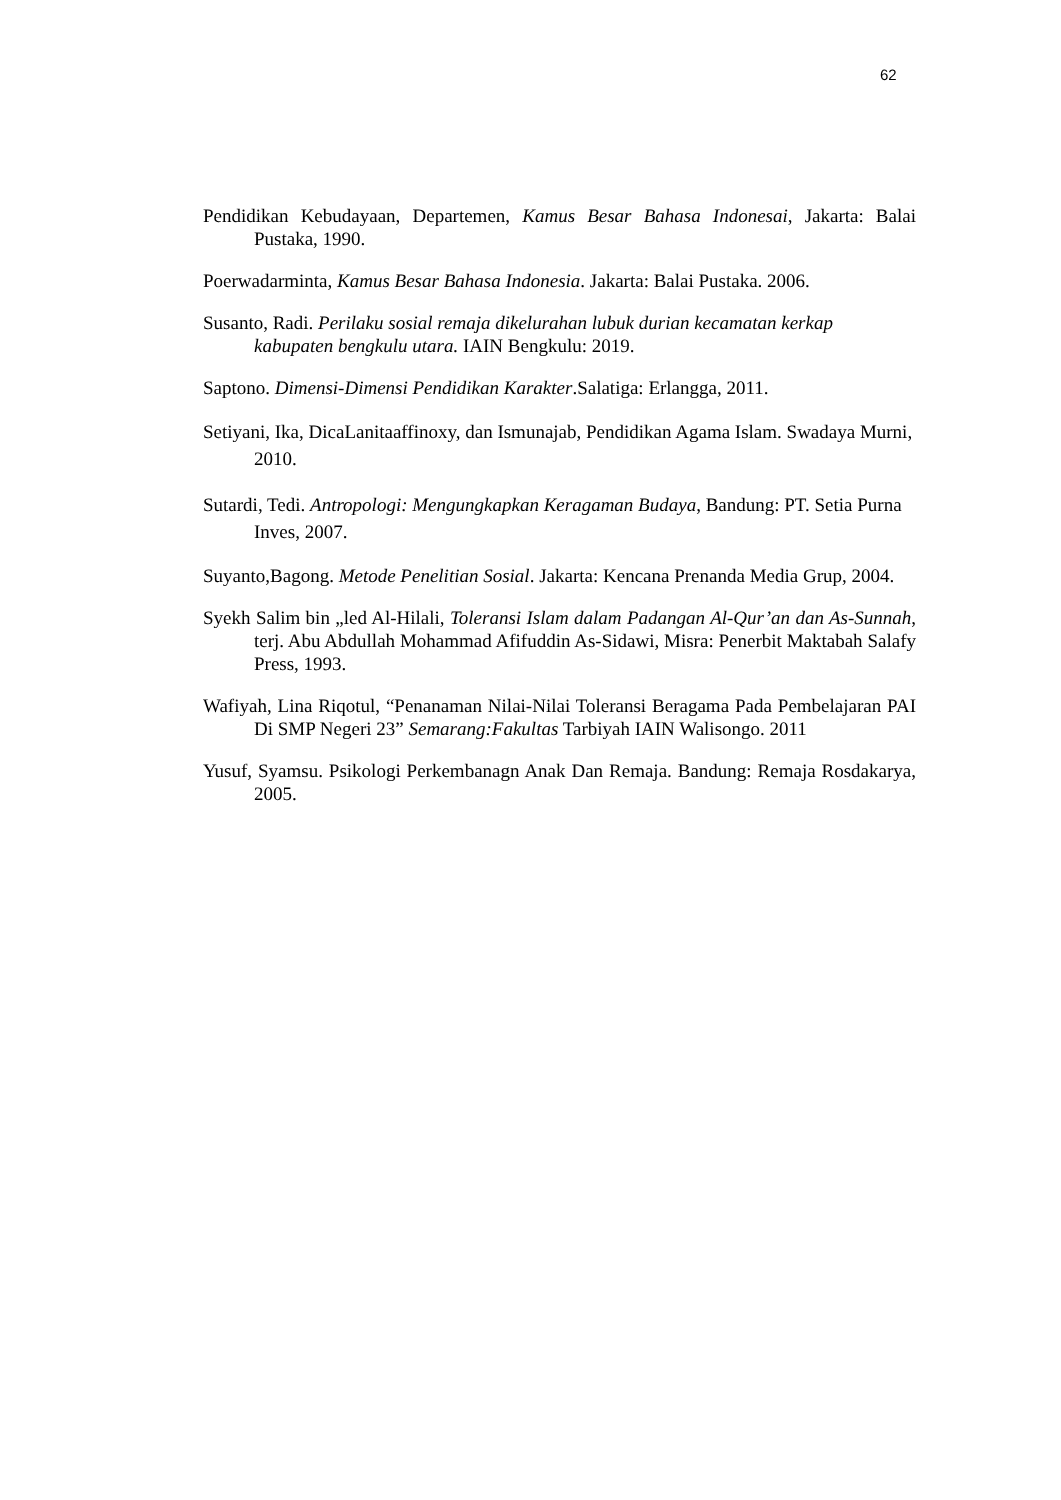62
Pendidikan Kebudayaan, Departemen, Kamus Besar Bahasa Indonesai, Jakarta: Balai Pustaka, 1990.
Poerwadarminta, Kamus Besar Bahasa Indonesia. Jakarta: Balai Pustaka. 2006.
Susanto, Radi. Perilaku sosial remaja dikelurahan lubuk durian kecamatan kerkap kabupaten bengkulu utara. IAIN Bengkulu: 2019.
Saptono. Dimensi-Dimensi Pendidikan Karakter.Salatiga: Erlangga, 2011.
Setiyani, Ika, DicaLanitaaffinoxy, dan Ismunajab, Pendidikan Agama Islam. Swadaya Murni, 2010.
Sutardi, Tedi. Antropologi: Mengungkapkan Keragaman Budaya, Bandung: PT. Setia Purna Inves, 2007.
Suyanto,Bagong. Metode Penelitian Sosial. Jakarta: Kencana Prenanda Media Grup, 2004.
Syekh Salim bin „led Al-Hilali, Toleransi Islam dalam Padangan Al-Qur’an dan As-Sunnah, terj. Abu Abdullah Mohammad Afifuddin As-Sidawi, Misra: Penerbit Maktabah Salafy Press, 1993.
Wafiyah, Lina Riqotul, “Penanaman Nilai-Nilai Toleransi Beragama Pada Pembelajaran PAI Di SMP Negeri 23” Semarang:Fakultas Tarbiyah IAIN Walisongo. 2011
Yusuf, Syamsu. Psikologi Perkembanagn Anak Dan Remaja. Bandung: Remaja Rosdakarya, 2005.